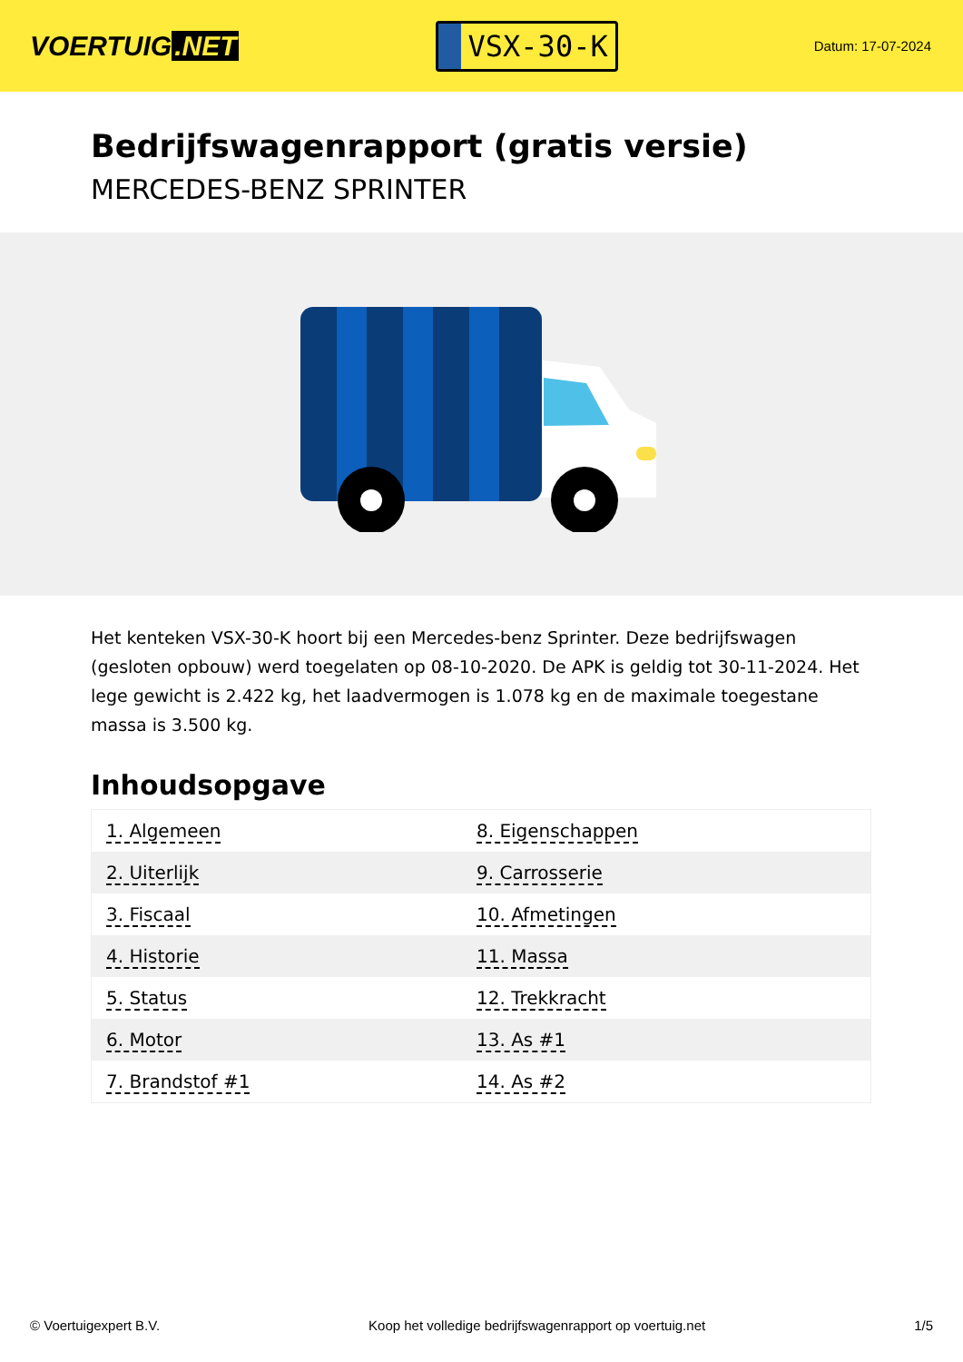VOERTUIG.NET
VSX-30-K
Datum: 17-07-2024
Bedrijfswagenrapport (gratis versie)
MERCEDES-BENZ SPRINTER
Het kenteken VSX-30-K hoort bij een Mercedes-benz Sprinter. Deze bedrijfswagen (gesloten opbouw) werd toegelaten op 08-10-2020. De APK is geldig tot 30-11-2024. Het lege gewicht is 2.422 kg, het laadvermogen is 1.078 kg en de maximale toegestane massa is 3.500 kg.
Inhoudsopgave
| 1. Algemeen | 8. Eigenschappen |
| 2. Uiterlijk | 9. Carrosserie |
| 3. Fiscaal | 10. Afmetingen |
| 4. Historie | 11. Massa |
| 5. Status | 12. Trekkracht |
| 6. Motor | 13. As #1 |
| 7. Brandstof #1 | 14. As #2 |
© Voertuigexpert B.V. Koop het volledige bedrijfswagenrapport op voertuig.net
1/5